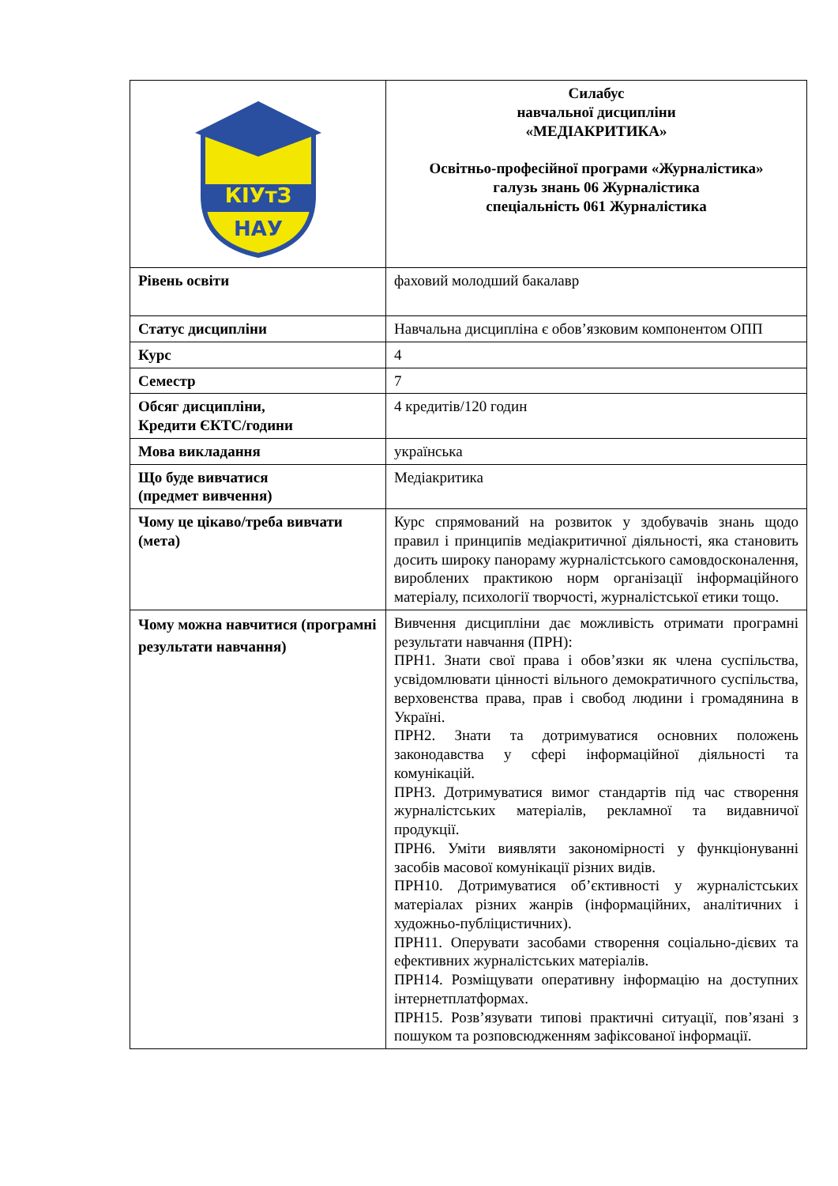| КІУтЗ НАУ | Силабус навчальної дисципліни «МЕДІАКРИТИКА» Освітньо-професійної програми «Журналістика» галузь знань 06 Журналістика спеціальність 061 Журналістика |
| Рівень освіти | фаховий молодший бакалавр |
| Статус дисципліни | Навчальна дисципліна є обов’язковим компонентом ОПП |
| Курс | 4 |
| Семестр | 7 |
| Обсяг дисципліни, Кредити ЄКТС/години | 4 кредитів/120 годин |
| Мова викладання | українська |
| Що буде вивчатися (предмет вивчення) | Медіакритика |
| Чому це цікаво/треба вивчати (мета) | Курс спрямований на розвиток у здобувачів знань щодо правил і принципів медіакритичної діяльності, яка становить досить широку панораму журналістського самовдосконалення, вироблених практикою норм організації інформаційного матеріалу, психології творчості, журналістської етики тощо. |
| Чому можна навчитися (програмні результати навчання) | Вивчення дисципліни дає можливість отримати програмні результати навчання (ПРН): ПРН1. Знати свої права і обов’язки як члена суспільства, усвідомлювати цінності вільного демократичного суспільства, верховенства права, прав і свобод людини і громадянина в Україні. ПРН2. Знати та дотримуватися основних положень законодавства у сфері інформаційної діяльності та комунікацій. ПРН3. Дотримуватися вимог стандартів під час створення журналістських матеріалів, рекламної та видавничої продукції. ПРН6. Уміти виявляти закономірності у функціонуванні засобів масової комунікації різних видів. ПРН10. Дотримуватися об’єктивності у журналістських матеріалах різних жанрів (інформаційних, аналітичних і художньо-публіцистичних). ПРН11. Оперувати засобами створення соціально-дієвих та ефективних журналістських матеріалів. ПРН14. Розміщувати оперативну інформацію на доступних інтернетплатформах. ПРН15. Розв’язувати типові практичні ситуації, пов’язані з пошуком та розповсюдженням зафіксованої інформації. |